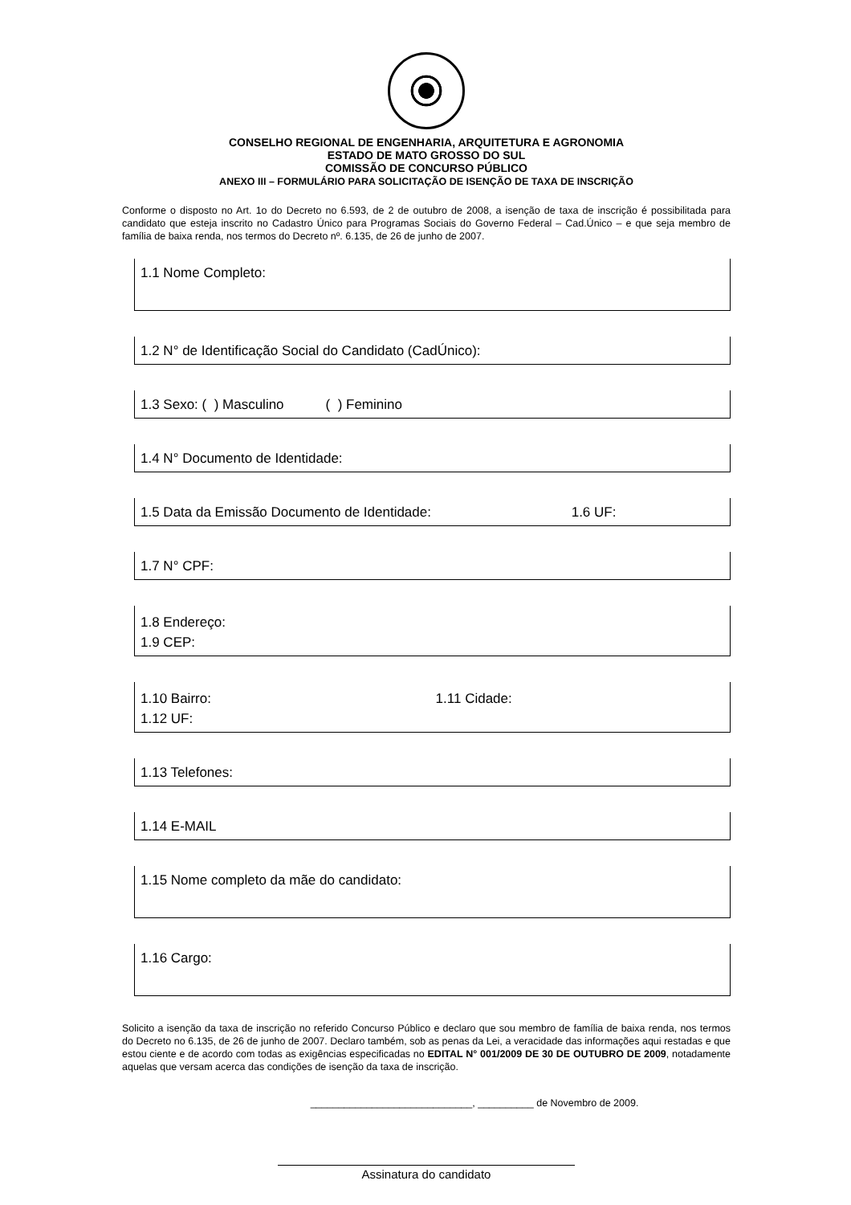CONSELHO REGIONAL DE ENGENHARIA, ARQUITETURA E AGRONOMIA
ESTADO DE MATO GROSSO DO SUL
COMISSÃO DE CONCURSO PÚBLICO
ANEXO III – FORMULÁRIO PARA SOLICITAÇÃO DE ISENÇÃO DE TAXA DE INSCRIÇÃO
Conforme o disposto no Art. 1o do Decreto no 6.593, de 2 de outubro de 2008, a isenção de taxa de inscrição é possibilitada para candidato que esteja inscrito no Cadastro Único para Programas Sociais do Governo Federal – Cad.Único – e que seja membro de família de baixa renda, nos termos do Decreto nº. 6.135, de 26 de junho de 2007.
1.1 Nome Completo:
1.2 N° de Identificação Social do Candidato (CadÚnico):
1.3 Sexo: ( ) Masculino ( ) Feminino
1.4 N° Documento de Identidade:
1.5 Data da Emissão Documento de Identidade: 1.6 UF:
1.7 N° CPF:
1.8 Endereço:
1.9 CEP:
1.10 Bairro: 1.11 Cidade:
1.12 UF:
1.13 Telefones:
1.14 E-MAIL
1.15 Nome completo da mãe do candidato:
1.16 Cargo:
Solicito a isenção da taxa de inscrição no referido Concurso Público e declaro que sou membro de família de baixa renda, nos termos do Decreto no 6.135, de 26 de junho de 2007. Declaro também, sob as penas da Lei, a veracidade das informações aqui restadas e que estou ciente e de acordo com todas as exigências especificadas no EDITAL N° 001/2009 DE 30 DE OUTUBRO DE 2009, notadamente aquelas que versam acerca das condições de isenção da taxa de inscrição.
_____________________________, __________ de Novembro de 2009.
Assinatura do candidato